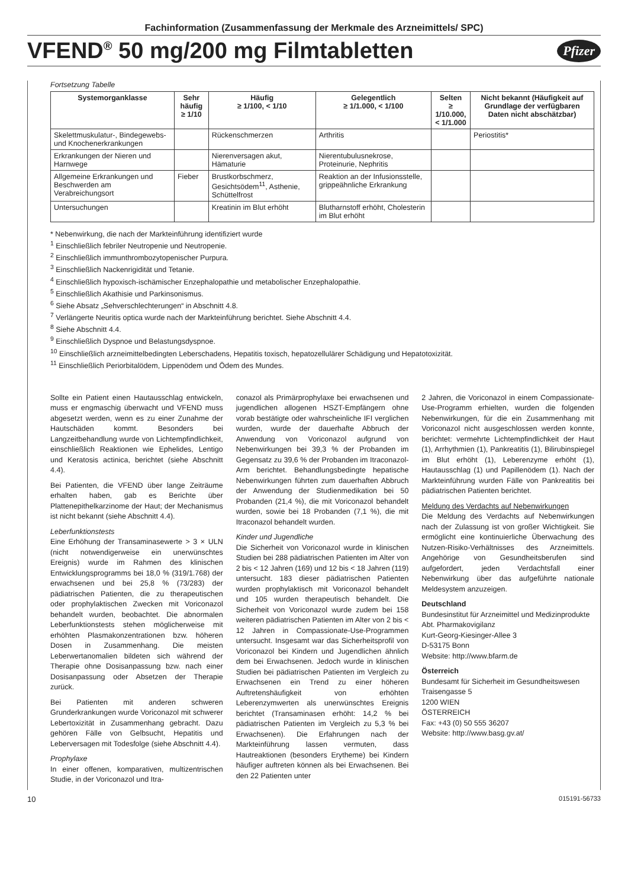Fachinformation (Zusammenfassung der Merkmale des Arzneimittels/ SPC)
VFEND<sup>®</sup> 50 mg/200 mg Filmtabletten
Pfizer
Fortsetzung Tabelle
| Systemorganklasse | Sehr häufig ≥ 1/10 | Häufig ≥ 1/100, < 1/10 | Gelegentlich ≥ 1/1.000, < 1/100 | Selten ≥ 1/10.000, < 1/1.000 | Nicht bekannt (Häufigkeit auf Grundlage der verfügbaren Daten nicht abschätzbar) |
| --- | --- | --- | --- | --- | --- |
| Skelettmuskulatur-, Bindegewebs- und Knochenerkrankungen | | Rückenschmerzen | Arthritis | | Periostitis* |
| Erkrankungen der Nieren und Harnwege | | Nierenversagen akut, Hämaturie | Nierentubulusnekrose, Proteinurie, Nephritis | | |
| Allgemeine Erkrankungen und Beschwerden am Verabreichungsort | Fieber | Brustkorbschmerz, Gesichtsödem<sup>11</sup>, Asthenie, Schüttelfrost | Reaktion an der Infusionsstelle, grippeähnliche Erkrankung | | |
| Untersuchungen | | Kreatinin im Blut erhöht | Blutharnstoff erhöht, Cholesterin im Blut erhöht | | |
* Nebenwirkung, die nach der Markteinführung identifiziert wurde
<sup>1</sup> Einschließlich febriler Neutropenie und Neutropenie.
<sup>2</sup> Einschließlich immunthrombozytopenischer Purpura.
<sup>3</sup> Einschließlich Nackenrigidität und Tetanie.
<sup>4</sup> Einschließlich hypoxisch-ischämischer Enzephalopathie und metabolischer Enzephalopathie.
<sup>5</sup> Einschließlich Akathisie und Parkinsonismus.
<sup>6</sup> Siehe Absatz „Sehverschlechterungen“ in Abschnitt 4.8.
<sup>7</sup> Verlängerte Neuritis optica wurde nach der Markteinführung berichtet. Siehe Abschnitt 4.4.
<sup>8</sup> Siehe Abschnitt 4.4.
<sup>9</sup> Einschließlich Dyspnoe und Belastungsdyspnoe.
<sup>10</sup> Einschließlich arzneimittelbedingten Leberschadens, Hepatitis toxisch, hepatozellulärer Schädigung und Hepatotoxizität.
<sup>11</sup> Einschließlich Periorbitalödem, Lippenödem und Ödem des Mundes.
Sollte ein Patient einen Hautausschlag entwickeln, muss er engmaschig überwacht und VFEND muss abgesetzt werden, wenn es zu einer Zunahme der Hautschäden kommt. Besonders bei Langzeitbehandlung wurde von Lichtempfindlichkeit, einschließlich Reaktionen wie Ephelides, Lentigo und Keratosis actinica, berichtet (siehe Abschnitt 4.4).
Bei Patienten, die VFEND über lange Zeiträume erhalten haben, gab es Berichte über Plattenepithelkarzinome der Haut; der Mechanismus ist nicht bekannt (siehe Abschnitt 4.4).
Leberfunktionstests
Eine Erhöhung der Transaminasewerte > 3 × ULN (nicht notwendigerweise ein unerwünschtes Ereignis) wurde im Rahmen des klinischen Entwicklungsprogramms bei 18,0 % (319/1.768) der erwachsenen und bei 25,8 % (73/283) der pädiatrischen Patienten, die zu therapeutischen oder prophylaktischen Zwecken mit Voriconazol behandelt wurden, beobachtet. Die abnormalen Leberfunktionstests stehen möglicherweise mit erhöhten Plasmakonzentrationen bzw. höheren Dosen in Zusammenhang. Die meisten Leberwertanomalien bildeten sich während der Therapie ohne Dosisanpassung bzw. nach einer Dosisanpassung oder Absetzen der Therapie zurück.
Bei Patienten mit anderen schweren Grunderkrankungen wurde Voriconazol mit schwerer Lebertoxizität in Zusammenhang gebracht. Dazu gehören Fälle von Gelbsucht, Hepatitis und Leberversagen mit Todesfolge (siehe Abschnitt 4.4).
Prophylaxe
In einer offenen, komparativen, multizentrischen Studie, in der Voriconazol und Itra-
conazol als Primärprophylaxe bei erwachsenen und jugendlichen allogenen HSZT-Empfängern ohne vorab bestätigte oder wahrscheinliche IFI verglichen wurden, wurde der dauerhafte Abbruch der Anwendung von Voriconazol aufgrund von Nebenwirkungen bei 39,3 % der Probanden im Gegensatz zu 39,6 % der Probanden im Itraconazol-Arm berichtet. Behandlungsbedingte hepatische Nebenwirkungen führten zum dauerhaften Abbruch der Anwendung der Studienmedikation bei 50 Probanden (21,4 %), die mit Voriconazol behandelt wurden, sowie bei 18 Probanden (7,1 %), die mit Itraconazol behandelt wurden.
Kinder und Jugendliche
Die Sicherheit von Voriconazol wurde in klinischen Studien bei 288 pädiatrischen Patienten im Alter von 2 bis < 12 Jahren (169) und 12 bis < 18 Jahren (119) untersucht. 183 dieser pädiatrischen Patienten wurden prophylaktisch mit Voriconazol behandelt und 105 wurden therapeutisch behandelt. Die Sicherheit von Voriconazol wurde zudem bei 158 weiteren pädiatrischen Patienten im Alter von 2 bis < 12 Jahren in Compassionate-Use-Programmen untersucht. Insgesamt war das Sicherheitsprofil von Voriconazol bei Kindern und Jugendlichen ähnlich dem bei Erwachsenen. Jedoch wurde in klinischen Studien bei pädiatrischen Patienten im Vergleich zu Erwachsenen ein Trend zu einer höheren Auftretenshäufigkeit von erhöhten Leberenzymwerten als unerwünschtes Ereignis berichtet (Transaminasen erhöht: 14,2 % bei pädiatrischen Patienten im Vergleich zu 5,3 % bei Erwachsenen). Die Erfahrungen nach der Markteinführung lassen vermuten, dass Hautreaktionen (besonders Erytheme) bei Kindern häufiger auftreten können als bei Erwachsenen. Bei den 22 Patienten unter
2 Jahren, die Voriconazol in einem Compassionate-Use-Programm erhielten, wurden die folgenden Nebenwirkungen, für die ein Zusammenhang mit Voriconazol nicht ausgeschlossen werden konnte, berichtet: vermehrte Lichtempfindlichkeit der Haut (1), Arrhythmien (1), Pankreatitis (1), Bilirubinspiegel im Blut erhöht (1), Leberenzyme erhöht (1), Hautausschlag (1) und Papillenödem (1). Nach der Markteinführung wurden Fälle von Pankreatitis bei pädiatrischen Patienten berichtet.
Meldung des Verdachts auf Nebenwirkungen
Die Meldung des Verdachts auf Nebenwirkungen nach der Zulassung ist von großer Wichtigkeit. Sie ermöglicht eine kontinuierliche Überwachung des Nutzen-Risiko-Verhältnisses des Arzneimittels. Angehörige von Gesundheitsberufen sind aufgefordert, jeden Verdachtsfall einer Nebenwirkung über das aufgeführte nationale Meldesystem anzuzeigen.
Deutschland
Bundesinstitut für Arzneimittel und Medizinprodukte
Abt. Pharmakovigilanz
Kurt-Georg-Kiesinger-Allee 3
D-53175 Bonn
Website: http://www.bfarm.de
Österreich
Bundesamt für Sicherheit im Gesundheitswesen
Traisengasse 5
1200 WIEN
ÖSTERREICH
Fax: +43 (0) 50 555 36207
Website: http://www.basg.gv.at/
10 015191-56733